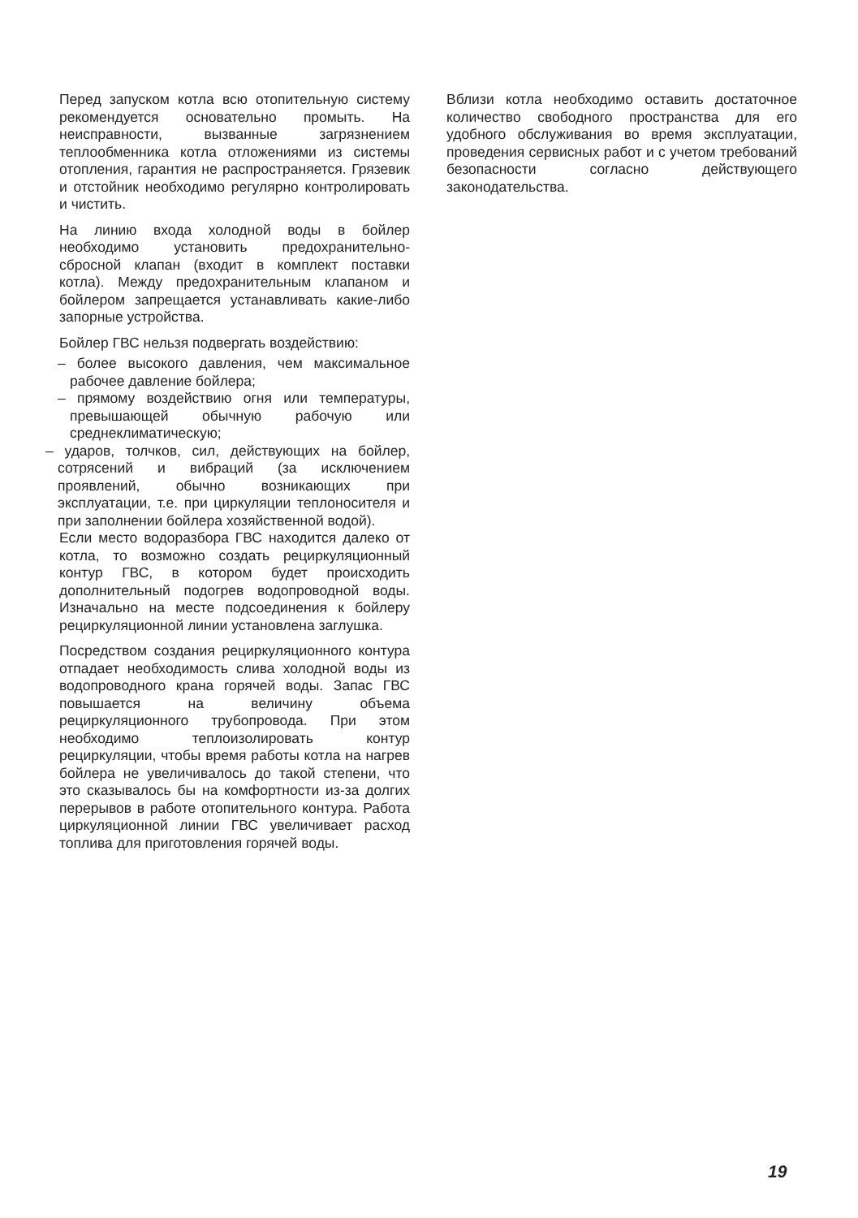Перед запуском котла всю отопительную систему рекомендуется основательно промыть. На неисправности, вызванные загрязнением теплообменника котла отложениями из системы отопления, гарантия не распространяется. Грязевик и отстойник необходимо регулярно контролировать и чистить.
На линию входа холодной воды в бойлер необходимо установить предохранительно-сбросной клапан (входит в комплект поставки котла). Между предохранительным клапаном и бойлером запрещается устанавливать какие-либо запорные устройства.
Бойлер ГВС нельзя подвергать воздействию:
– более высокого давления, чем максимальное рабочее давление бойлера;
– прямому воздействию огня или температуры, превышающей обычную рабочую или среднеклиматическую;
– ударов, толчков, сил, действующих на бойлер, сотрясений и вибраций (за исключением проявлений, обычно возникающих при эксплуатации, т.е. при циркуляции теплоносителя и при заполнении бойлера хозяйственной водой).
Если место водоразбора ГВС находится далеко от котла, то возможно создать рециркуляционный контур ГВС, в котором будет происходить дополнительный подогрев водопроводной воды. Изначально на месте подсоединения к бойлеру рециркуляционной линии установлена заглушка.
Посредством создания рециркуляционного контура отпадает необходимость слива холодной воды из водопроводного крана горячей воды. Запас ГВС повышается на величину объема рециркуляционного трубопровода. При этом необходимо теплоизолировать контур рециркуляции, чтобы время работы котла на нагрев бойлера не увеличивалось до такой степени, что это сказывалось бы на комфортности из-за долгих перерывов в работе отопительного контура. Работа циркуляционной линии ГВС увеличивает расход топлива для приготовления горячей воды.
Вблизи котла необходимо оставить достаточное количество свободного пространства для его удобного обслуживания во время эксплуатации, проведения сервисных работ и с учетом требований безопасности согласно действующего законодательства.
19